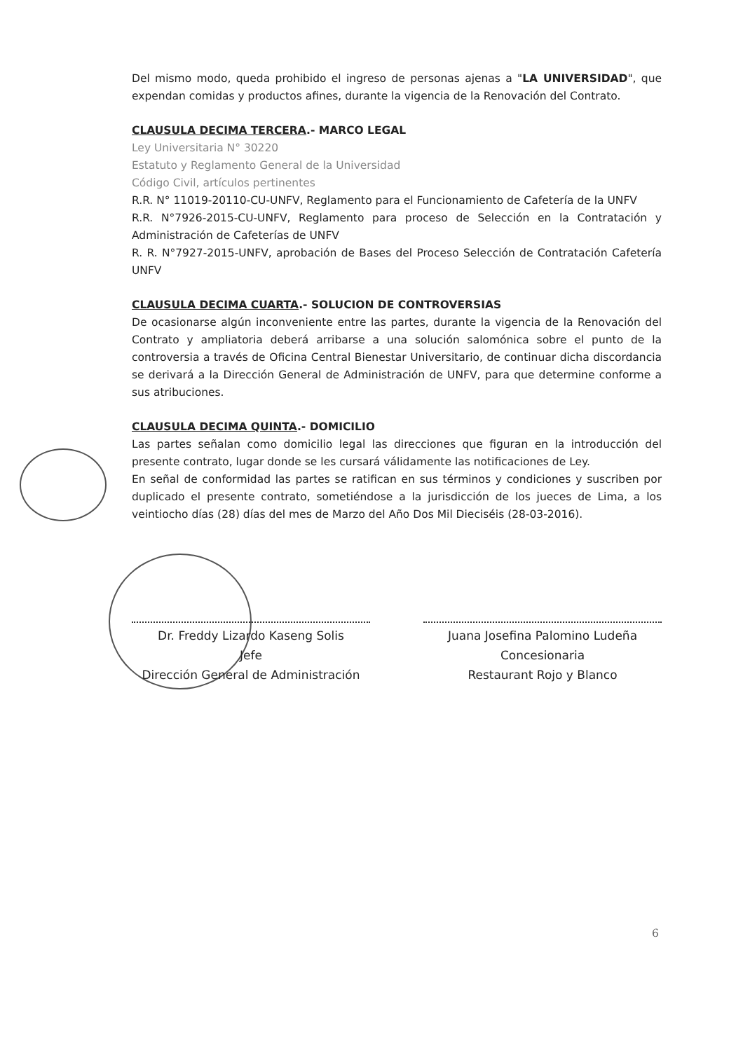Del mismo modo, queda prohibido el ingreso de personas ajenas a "LA UNIVERSIDAD", que expendan comidas y productos afines, durante la vigencia de la Renovación del Contrato.
CLAUSULA DECIMA TERCERA.- MARCO LEGAL
Ley Universitaria N° 30220
Estatuto y Reglamento General de la Universidad
Código Civil, artículos pertinentes
R.R. N° 11019-20110-CU-UNFV, Reglamento para el Funcionamiento de Cafetería de la UNFV
R.R. N°7926-2015-CU-UNFV, Reglamento para proceso de Selección en la Contratación y Administración de Cafeterías de UNFV
R. R. N°7927-2015-UNFV, aprobación de Bases del Proceso Selección de Contratación Cafetería UNFV
CLAUSULA DECIMA CUARTA.- SOLUCION DE CONTROVERSIAS
De ocasionarse algún inconveniente entre las partes, durante la vigencia de la Renovación del Contrato y ampliatoria deberá arribarse a una solución salomónica sobre el punto de la controversia a través de Oficina Central Bienestar Universitario, de continuar dicha discordancia se derivará a la Dirección General de Administración de UNFV, para que determine conforme a sus atribuciones.
CLAUSULA DECIMA QUINTA.- DOMICILIO
Las partes señalan como domicilio legal las direcciones que figuran en la introducción del presente contrato, lugar donde se les cursará válidamente las notificaciones de Ley.
En señal de conformidad las partes se ratifican en sus términos y condiciones y suscriben por duplicado el presente contrato, sometiéndose a la jurisdicción de los jueces de Lima, a los veintiocho días (28) días del mes de Marzo del Año Dos Mil Dieciséis (28-03-2016).
Dr. Freddy Lizardo Kaseng Solis
Jefe
Dirección General de Administración
Juana Josefina Palomino Ludeña
Concesionaria
Restaurant Rojo y Blanco
6